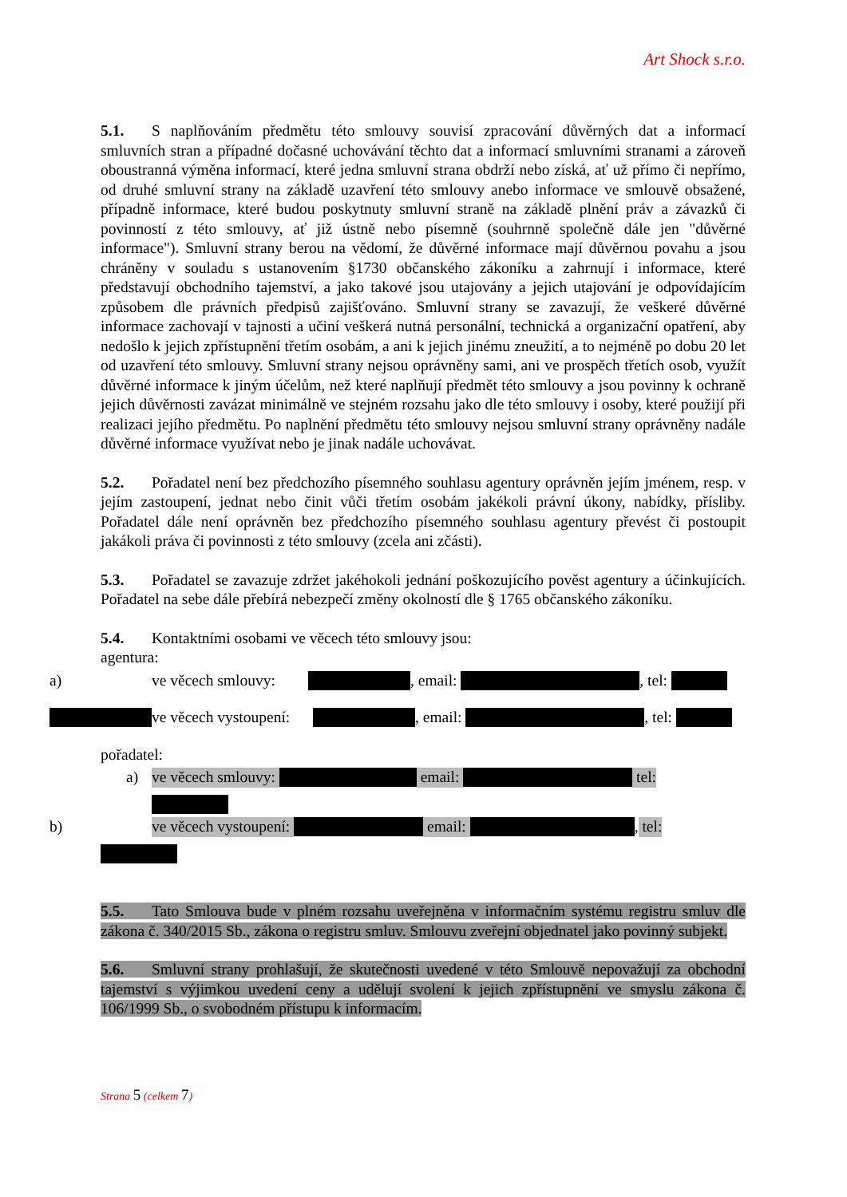Art Shock s.r.o.
5.1. S naplňováním předmětu této smlouvy souvisí zpracování důvěrných dat a informací smluvních stran a případné dočasné uchovávání těchto dat a informací smluvními stranami a zároveň oboustranná výměna informací, které jedna smluvní strana obdrží nebo získá, ať už přímo či nepřímo, od druhé smluvní strany na základě uzavření této smlouvy anebo informace ve smlouvě obsažené, případně informace, které budou poskytnuty smluvní straně na základě plnění práv a závazků či povinností z této smlouvy, ať již ústně nebo písemně (souhrnně společně dále jen "důvěrné informace"). Smluvní strany berou na vědomí, že důvěrné informace mají důvěrnou povahu a jsou chráněny v souladu s ustanovením §1730 občanského zákoníku a zahrnují i informace, které představují obchodního tajemství, a jako takové jsou utajovány a jejich utajování je odpovídajícím způsobem dle právních předpisů zajišťováno. Smluvní strany se zavazují, že veškeré důvěrné informace zachovají v tajnosti a učiní veškerá nutná personální, technická a organizační opatření, aby nedošlo k jejich zpřístupnění třetím osobám, a ani k jejich jinému zneužití, a to nejméně po dobu 20 let od uzavření této smlouvy. Smluvní strany nejsou oprávněny sami, ani ve prospěch třetích osob, využít důvěrné informace k jiným účelům, než které naplňují předmět této smlouvy a jsou povinny k ochraně jejich důvěrnosti zavázat minimálně ve stejném rozsahu jako dle této smlouvy i osoby, které použijí při realizaci jejího předmětu. Po naplnění předmětu této smlouvy nejsou smluvní strany oprávněny nadále důvěrné informace využívat nebo je jinak nadále uchovávat.
5.2. Pořadatel není bez předchozího písemného souhlasu agentury oprávněn jejím jménem, resp. v jejím zastoupení, jednat nebo činit vůči třetím osobám jakékoli právní úkony, nabídky, přísliby. Pořadatel dále není oprávněn bez předchozího písemného souhlasu agentury převést či postoupit jakákoli práva či povinnosti z této smlouvy (zcela ani zčásti).
5.3. Pořadatel se zavazuje zdržet jakéhokoli jednání poškozujícího pověst agentury a účinkujících. Pořadatel na sebe dále přebírá nebezpečí změny okolností dle § 1765 občanského zákoníku.
5.4. Kontaktními osobami ve věcech této smlouvy jsou:
agentura:
a) ve věcech smlouvy: , email: , tel:
ve věcech vystoupení: , email: , tel:
pořadatel:
a) ve věcech smlouvy: email: tel:
b) ve věcech vystoupení: email: , tel:
5.5. Tato Smlouva bude v plném rozsahu uveřejněna v informačním systému registru smluv dle zákona č. 340/2015 Sb., zákona o registru smluv. Smlouvu zveřejní objednatel jako povinný subjekt.
5.6. Smluvní strany prohlašují, že skutečnosti uvedené v této Smlouvě nepovažují za obchodní tajemství s výjimkou uvedení ceny a udělují svolení k jejich zpřístupnění ve smyslu zákona č. 106/1999 Sb., o svobodném přístupu k informacím.
Strana 5 (celkem 7)